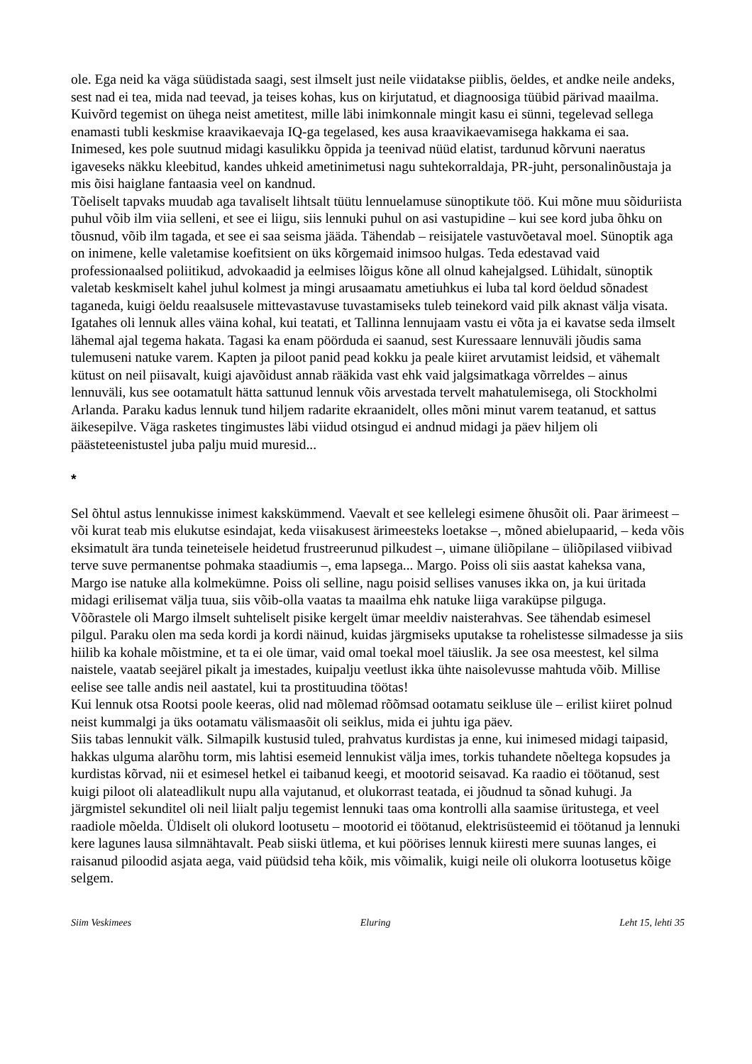ole. Ega neid ka väga süüdistada saagi, sest ilmselt just neile viidatakse piiblis, öeldes, et andke neile andeks, sest nad ei tea, mida nad teevad, ja teises kohas, kus on kirjutatud, et diagnoosiga tüübid pärivad maailma. Kuivõrd tegemist on ühega neist ametitest, mille läbi inimkonnale mingit kasu ei sünni, tegelevad sellega enamasti tubli keskmise kraavikaevaja IQ-ga tegelased, kes ausa kraavikaevamisega hakkama ei saa. Inimesed, kes pole suutnud midagi kasulikku õppida ja teenivad nüüd elatist, tardunud kõrvuni naeratus igaveseks näkku kleebitud, kandes uhkeid ametinimetusi nagu suhtekorraldaja, PR-juht, personalinõustaja ja mis õisi haiglane fantaasia veel on kandnud.
Tõeliselt tapvaks muudab aga tavaliselt lihtsalt tüütu lennuelamuse sünoptikute töö. Kui mõne muu sõiduriista puhul võib ilm viia selleni, et see ei liigu, siis lennuki puhul on asi vastupidine – kui see kord juba õhku on tõusnud, võib ilm tagada, et see ei saa seisma jääda. Tähendab – reisijatele vastuvõetaval moel. Sünoptik aga on inimene, kelle valetamise koefitsient on üks kõrgemaid inimsoo hulgas. Teda edestavad vaid professionaalsed poliitikud, advokaadid ja eelmises lõigus kõne all olnud kahejalgsed. Lühidalt, sünoptik valetab keskmiselt kahel juhul kolmest ja mingi arusaamatu ametiuhkus ei luba tal kord öeldud sõnadest taganeda, kuigi öeldu reaalsusele mittevastavuse tuvastamiseks tuleb teinekord vaid pilk aknast välja visata.
Igatahes oli lennuk alles väina kohal, kui teatati, et Tallinna lennujaam vastu ei võta ja ei kavatse seda ilmselt lähemal ajal tegema hakata. Tagasi ka enam pöörduda ei saanud, sest Kuressaare lennuväli jõudis sama tulemuseni natuke varem. Kapten ja piloot panid pead kokku ja peale kiiret arvutamist leidsid, et vähemalt kütust on neil piisavalt, kuigi ajavõidust annab rääkida vast ehk vaid jalgsimatkaga võrreldes – ainus lennuväli, kus see ootamatult hätta sattunud lennuk võis arvestada tervelt mahatulemisega, oli Stockholmi Arlanda. Paraku kadus lennuk tund hiljem radarite ekraanidelt, olles mõni minut varem teatanud, et sattus äikesepilve. Väga rasketes tingimustes läbi viidud otsingud ei andnud midagi ja päev hiljem oli päästeteenistustel juba palju muid muresid...
*
Sel õhtul astus lennukisse inimest kakskümmend. Vaevalt et see kellelegi esimene õhusõit oli. Paar ärimeest – või kurat teab mis elukutse esindajat, keda viisakusest ärimeesteks loetakse –, mõned abielupaarid, – keda võis eksimatult ära tunda teineteisele heidetud frustreerunud pilkudest –, uimane üliõpilane – üliõpilased viibivad terve suve permanentse pohmaka staadiumis –, ema lapsega... Margo. Poiss oli siis aastat kaheksa vana, Margo ise natuke alla kolmekümne. Poiss oli selline, nagu poisid sellises vanuses ikka on, ja kui üritada midagi erilisemat välja tuua, siis võib-olla vaatas ta maailma ehk natuke liiga varaküpse pilguga.
Võõrastele oli Margo ilmselt suhteliselt pisike kergelt ümar meeldiv naisterahvas. See tähendab esimesel pilgul. Paraku olen ma seda kordi ja kordi näinud, kuidas järgmiseks uputakse ta rohelistesse silmadesse ja siis hiilib ka kohale mõistmine, et ta ei ole ümar, vaid omal toekal moel täiuslik. Ja see osa meestest, kel silma naistele, vaatab seejärel pikalt ja imestades, kuipalju veetlust ikka ühte naisolevusse mahtuda võib. Millise eelise see talle andis neil aastatel, kui ta prostituudina töötas!
Kui lennuk otsa Rootsi poole keeras, olid nad mõlemad rõõmsad ootamatu seikluse üle – erilist kiiret polnud neist kummalgi ja üks ootamatu välismaasõit oli seiklus, mida ei juhtu iga päev.
Siis tabas lennukit välk. Silmapilk kustusid tuled, prahvatus kurdistas ja enne, kui inimesed midagi taipasid, hakkas ulguma alarõhu torm, mis lahtisi esemeid lennukist välja imes, torkis tuhandete nõeltega kopsudes ja kurdistas kõrvad, nii et esimesel hetkel ei taibanud keegi, et mootorid seisavad. Ka raadio ei töötanud, sest kuigi piloot oli alateadlikult nupu alla vajutanud, et olukorrast teatada, ei jõudnud ta sõnad kuhugi. Ja järgmistel sekunditel oli neil liialt palju tegemist lennuki taas oma kontrolli alla saamise üritustega, et veel raadiole mõelda. Üldiselt oli olukord lootusetu – mootorid ei töötanud, elektrisüsteemid ei töötanud ja lennuki kere lagunes lausa silmnähtavalt. Peab siiski ütlema, et kui pöörises lennuk kiiresti mere suunas langes, ei raisanud piloodid asjata aega, vaid püüdsid teha kõik, mis võimalik, kuigi neile oli olukorra lootusetus kõige selgem.
Siim Veskimees Eluring Leht 15, lehti 35